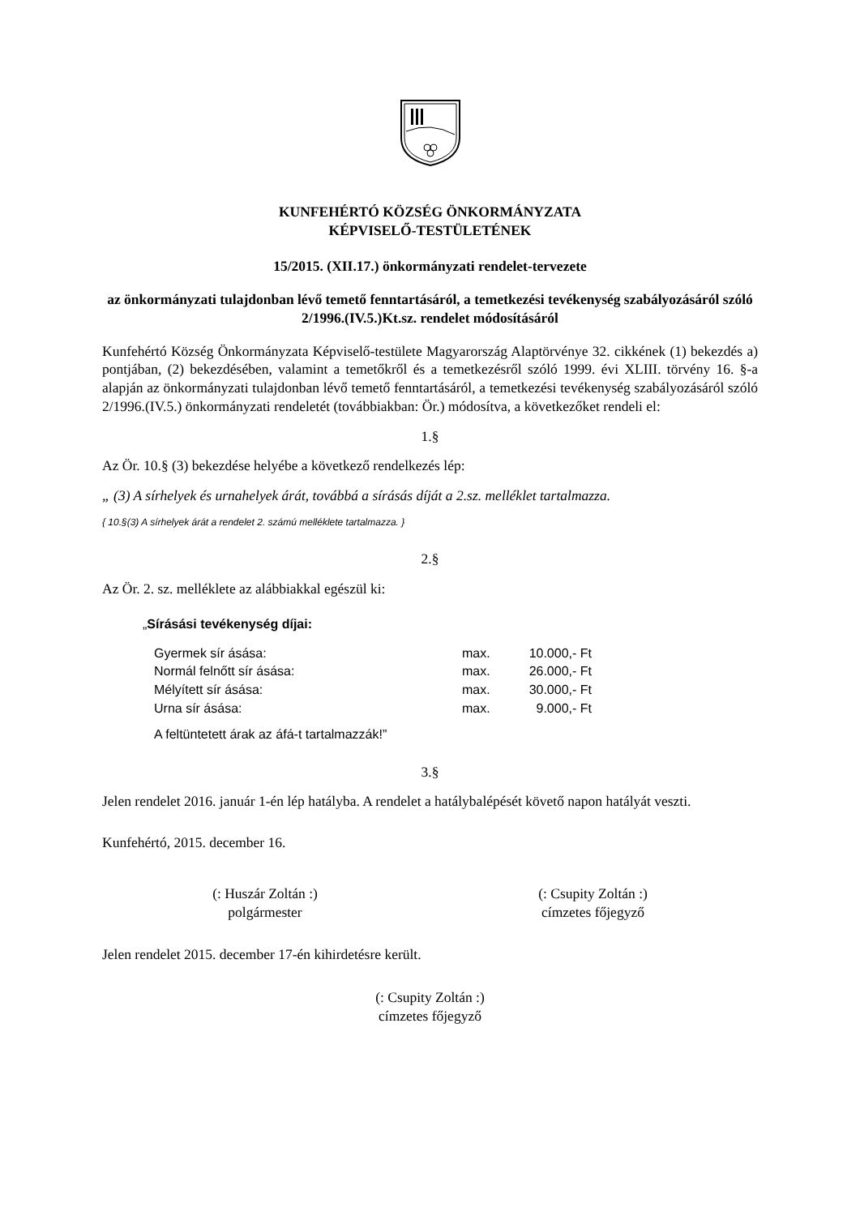KUNFEHÉRTÓ KÖZSÉG ÖNKORMÁNYZATA
KÉPVISELŐ-TESTÜLETÉNEK
15/2015. (XII.17.) önkormányzati rendelet-tervezete
az önkormányzati tulajdonban lévő temető fenntartásáról, a temetkezési tevékenység szabályozásáról szóló 2/1996.(IV.5.)Kt.sz. rendelet módosításáról
Kunfehértó Község Önkormányzata Képviselő-testülete Magyarország Alaptörvénye 32. cikkének (1) bekezdés a) pontjában, (2) bekezdésében, valamint a temetőkről és a temetkezésről szóló 1999. évi XLIII. törvény 16. §-a alapján az önkormányzati tulajdonban lévő temető fenntartásáról, a temetkezési tevékenység szabályozásáról szóló 2/1996.(IV.5.) önkormányzati rendeletét (továbbiakban: Ör.) módosítva, a következőket rendeli el:
1.§
Az Ör. 10.§ (3) bekezdése helyébe a következő rendelkezés lép:
„ (3) A sírhelyek és urnahelyek árát, továbbá a sírásás díját a 2.sz. melléklet tartalmazza.
{ 10.§(3) A sírhelyek árát a rendelet 2. számú melléklete tartalmazza. }
2.§
Az Ör. 2. sz. melléklete az alábbiakkal egészül ki:
„Sírásási tevékenység díjai:
| Gyermek sír ásása: | max. | 10.000,- Ft |
| Normál felnőtt sír ásása: | max. | 26.000,- Ft |
| Mélyített sír ásása: | max. | 30.000,- Ft |
| Urna sír ásása: | max. | 9.000,- Ft |
A feltüntetett árak az áfá-t tartalmazzák!”
3.§
Jelen rendelet 2016. január 1-én lép hatályba. A rendelet a hatálybalépését követő napon hatályát veszti.
Kunfehértó, 2015. december 16.
(: Huszár Zoltán :)
polgármester
(: Csupity Zoltán :)
címzetes főjegyző
Jelen rendelet 2015. december 17-én kihirdetésre került.
(: Csupity Zoltán :)
címzetes főjegyző